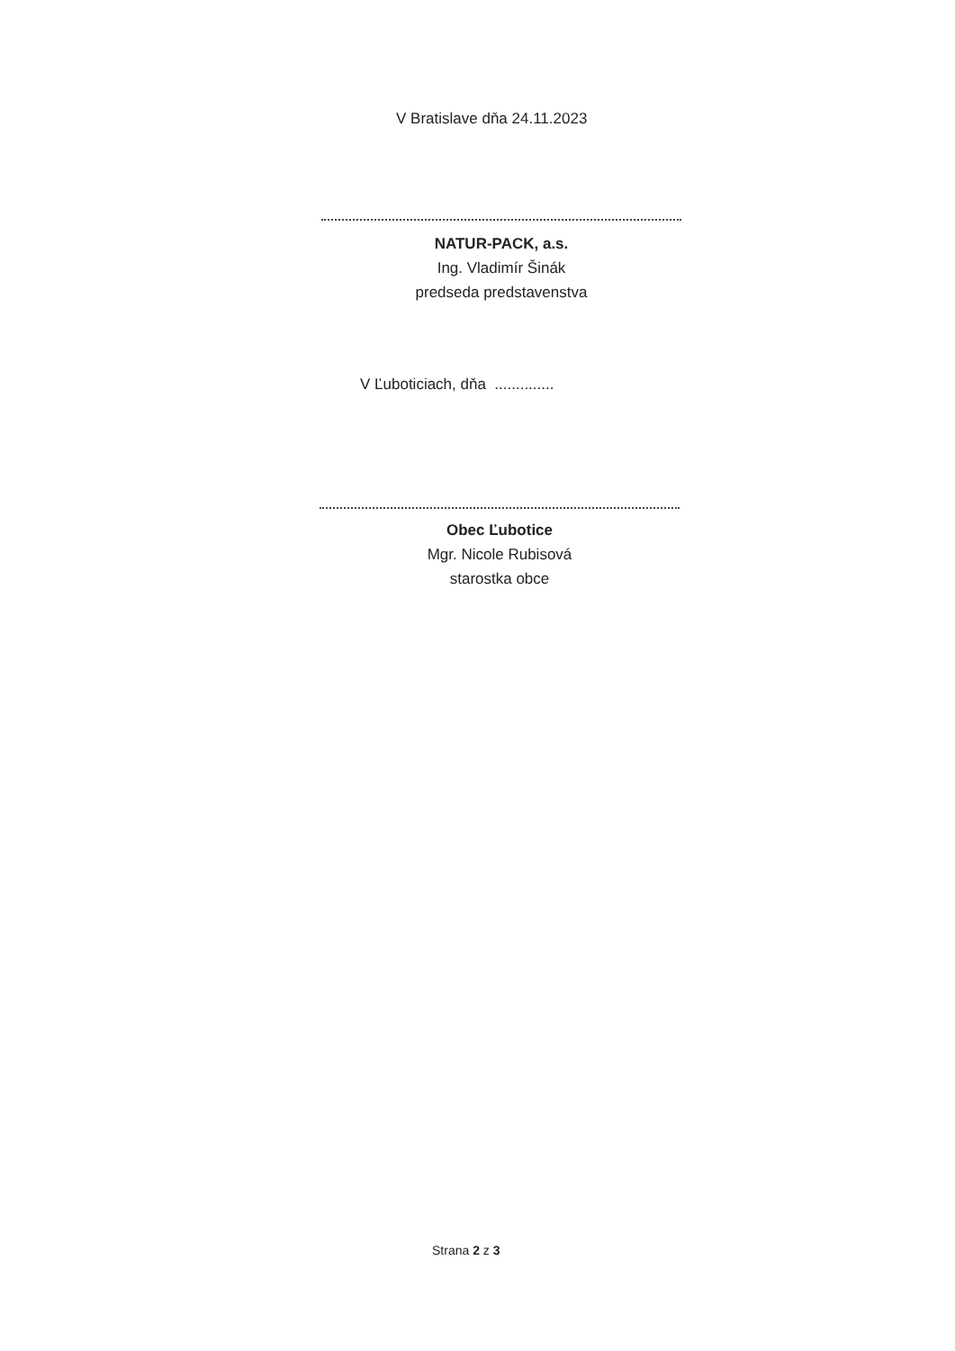V Bratislave dňa 24.11.2023
NATUR-PACK, a.s.
Ing. Vladimír Šinák
predseda predstavenstva
V Ľuboticiach, dňa ..............
Obec Ľubotice
Mgr. Nicole Rubisová
starostka obce
Strana 2 z 3